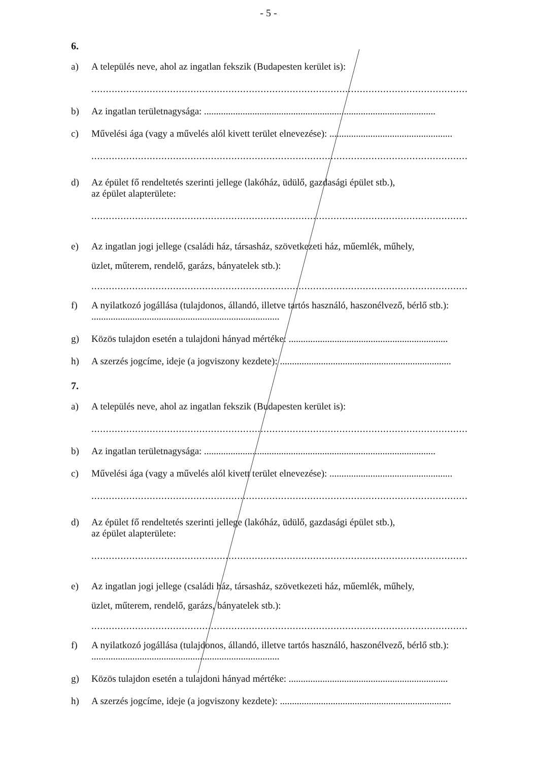- 5 -
6.
a) A település neve, ahol az ingatlan fekszik (Budapesten kerület is):
.................................................................................................................................
b) Az ingatlan területnagysága: ................................................................................................
c) Művelési ága (vagy a művelés alól kivett terület elnevezése): ...................................................
.................................................................................................................................
d) Az épület fő rendeltetés szerinti jellege (lakóház, üdülő, gazdasági épület stb.),
az épület alapterülete:
.................................................................................................................................
e) Az ingatlan jogi jellege (családi ház, társasház, szövetkezeti ház, műemlék, műhely,
üzlet, műterem, rendelő, garázs, bányatelek stb.):
.................................................................................................................................
f) A nyilatkozó jogállása (tulajdonos, állandó, illetve tartós használó, haszonélvező, bérlő stb.): ..............................................................................
g) Közös tulajdon esetén a tulajdoni hányad mértéke: ..................................................................
h) A szerzés jogcíme, ideje (a jogviszony kezdete): .......................................................................
7.
a) A település neve, ahol az ingatlan fekszik (Budapesten kerület is):
.................................................................................................................................
b) Az ingatlan területnagysága: ................................................................................................
c) Művelési ága (vagy a művelés alól kivett terület elnevezése): ...................................................
.................................................................................................................................
d) Az épület fő rendeltetés szerinti jellege (lakóház, üdülő, gazdasági épület stb.),
az épület alapterülete:
.................................................................................................................................
e) Az ingatlan jogi jellege (családi ház, társasház, szövetkezeti ház, műemlék, műhely,
üzlet, műterem, rendelő, garázs, bányatelek stb.):
.................................................................................................................................
f) A nyilatkozó jogállása (tulajdonos, állandó, illetve tartós használó, haszonélvező, bérlő stb.): ..............................................................................
g) Közös tulajdon esetén a tulajdoni hányad mértéke: ..................................................................
h) A szerzés jogcíme, ideje (a jogviszony kezdete): .......................................................................